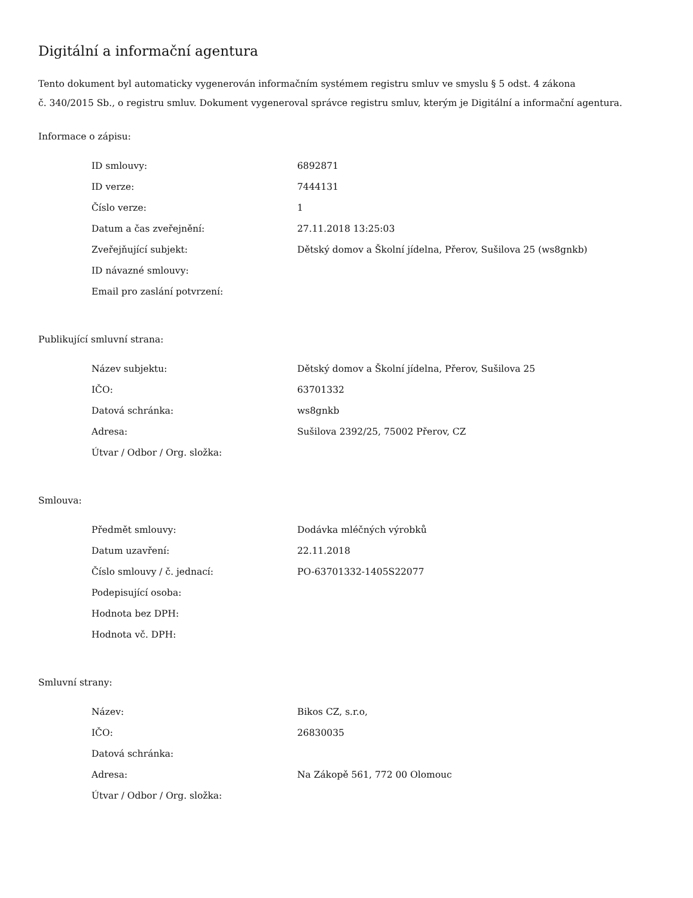Digitální a informační agentura
Tento dokument byl automaticky vygenerován informačním systémem registru smluv ve smyslu § 5 odst. 4 zákona
č. 340/2015 Sb., o registru smluv. Dokument vygeneroval správce registru smluv, kterým je Digitální a informační agentura.
Informace o zápisu:
| ID smlouvy: | 6892871 |
| ID verze: | 7444131 |
| Číslo verze: | 1 |
| Datum a čas zveřejnění: | 27.11.2018 13:25:03 |
| Zveřejňující subjekt: | Dětský domov a Školní jídelna, Přerov, Sušilova 25 (ws8gnkb) |
| ID návazné smlouvy: | |
| Email pro zaslání potvrzení: | |
Publikující smluvní strana:
| Název subjektu: | Dětský domov a Školní jídelna, Přerov, Sušilova 25 |
| IČO: | 63701332 |
| Datová schránka: | ws8gnkb |
| Adresa: | Sušilova 2392/25, 75002 Přerov, CZ |
| Útvar / Odbor / Org. složka: | |
Smlouva:
| Předmět smlouvy: | Dodávka mléčných výrobků |
| Datum uzavření: | 22.11.2018 |
| Číslo smlouvy / č. jednací: | PO-63701332-1405S22077 |
| Podepisující osoba: | |
| Hodnota bez DPH: | |
| Hodnota vč. DPH: | |
Smluvní strany:
| Název: | Bikos CZ, s.r.o, |
| IČO: | 26830035 |
| Datová schránka: | |
| Adresa: | Na Zákopě 561, 772 00 Olomouc |
| Útvar / Odbor / Org. složka: | |